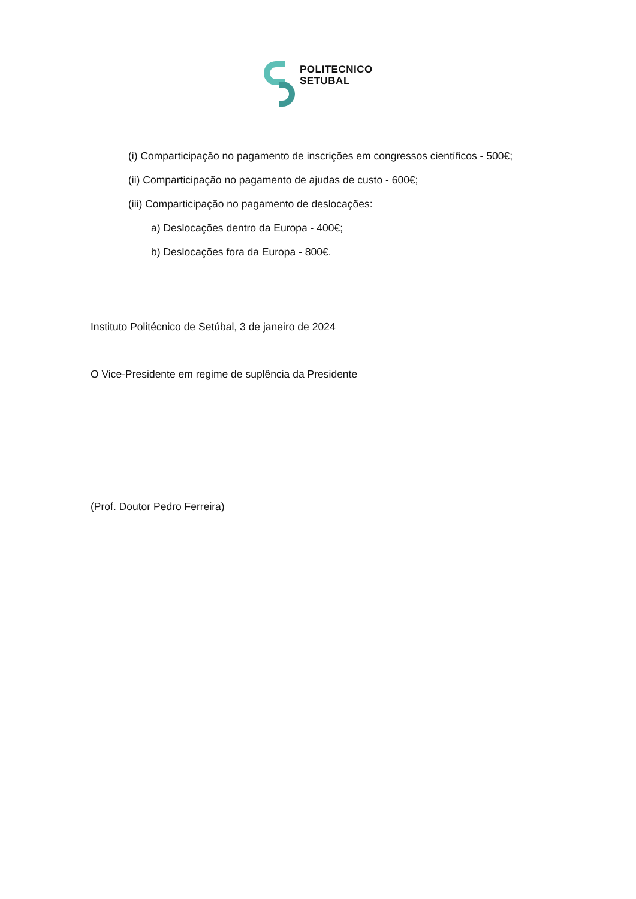POLITECNICO
SETUBAL
(i) Comparticipação no pagamento de inscrições em congressos científicos - 500€;
(ii) Comparticipação no pagamento de ajudas de custo - 600€;
(iii) Comparticipação no pagamento de deslocações:
a) Deslocações dentro da Europa - 400€;
b) Deslocações fora da Europa - 800€.
Instituto Politécnico de Setúbal, 3 de janeiro de 2024
O Vice-Presidente em regime de suplência da Presidente
(Prof. Doutor Pedro Ferreira)